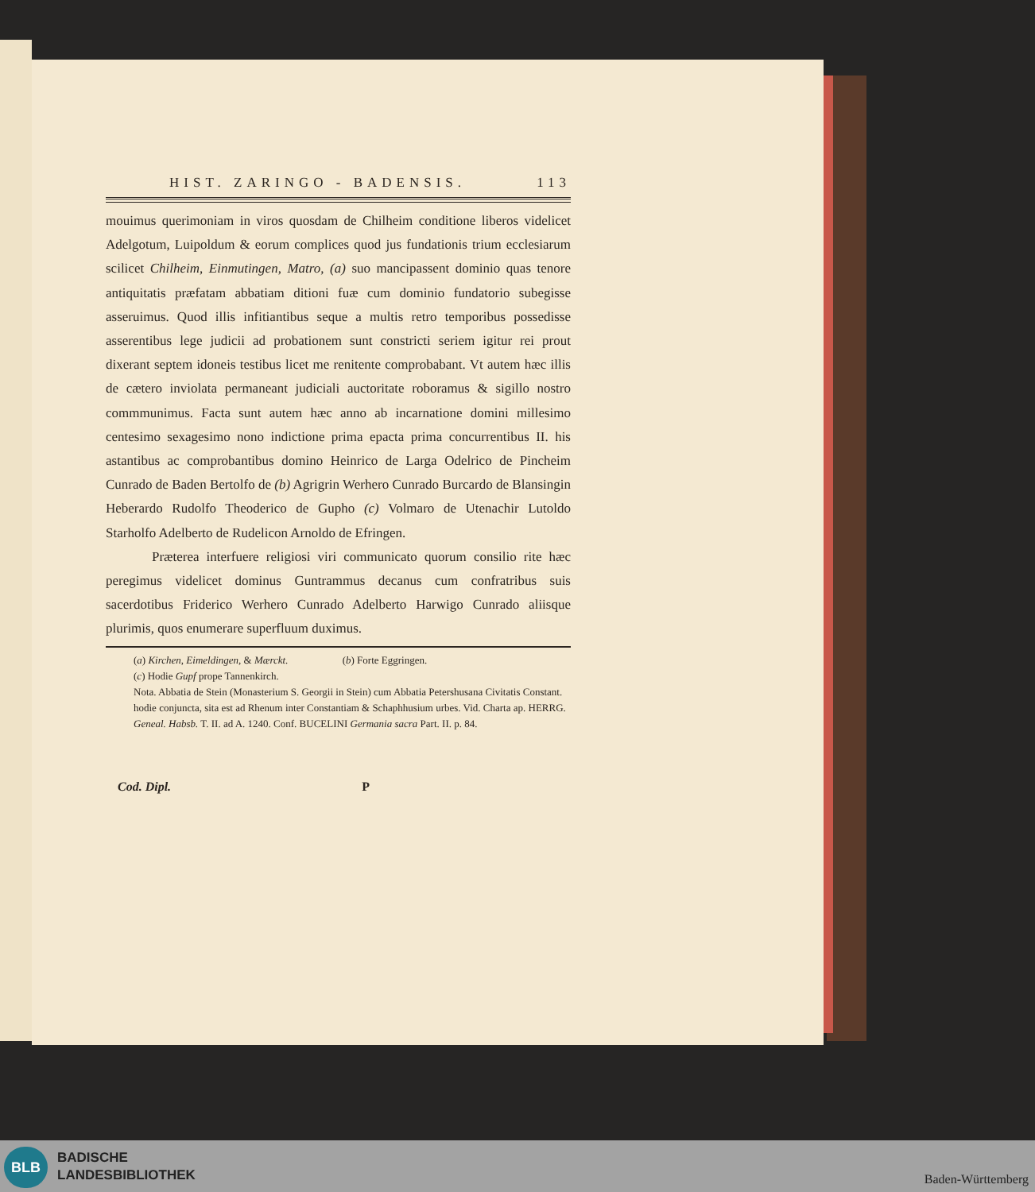HIST. ZARINGO - BADENSIS. 113
mouimus querimoniam in viros quosdam de Chilheim conditione liberos videlicet Adelgotum, Luipoldum & eorum complices quod jus fundationis trium ecclesiarum scilicet Chilheim, Einmutingen, Matro, (a) suo mancipassent dominio quas tenore antiquitatis præfatam abbatiam ditioni fuæ cum dominio fundatorio subegisse asseruimus. Quod illis infitiantibus seque a multis retro temporibus possedisse asserentibus lege judicii ad probationem sunt constricti seriem igitur rei prout dixerant septem idoneis testibus licet me renitente comprobabant. Vt autem hæc illis de cætero inviolata permaneant judiciali auctoritate roboramus & sigillo nostro commmunimus. Facta sunt autem hæc anno ab incarnatione domini millesimo centesimo sexagesimo nono indictione prima epacta prima concurrentibus II. his astantibus ac comprobantibus domino Heinrico de Larga Odelrico de Pincheim Cunrado de Baden Bertolfo de (b) Agrigrin Werhero Cunrado Burcardo de Blansingin Heberardo Rudolfo Theoderico de Gupho (c) Volmaro de Utenachir Lutoldo Starholfo Adelberto de Rudelicon Arnoldo de Efringen.
Præterea interfuere religiosi viri communicato quorum consilio rite hæc peregimus videlicet dominus Guntrammus decanus cum confratribus suis sacerdotibus Friderico Werhero Cunrado Adelberto Harwigo Cunrado aliisque plurimis, quos enumerare superfluum duximus.
(a) Kirchen, Eimeldingen, & Mærckt. (b) Forte Eggringen.
(c) Hodie Gupf prope Tannenkirch.
Nota. Abbatia de Stein (Monasterium S. Georgii in Stein) cum Abbatia Petershusana Civitatis Constant. hodie conjuncta, sita est ad Rhenum inter Constantiam & Schaphhusium urbes. Vid. Charta ap. HERRG. Geneal. Habsb. T. II. ad A. 1240. Conf. BUCELINI Germania sacra Part. II. p. 84.
Cod. Dipl. P
BLB
BADISCHE
LANDESBIBLIOTHEK
Baden-Württemberg